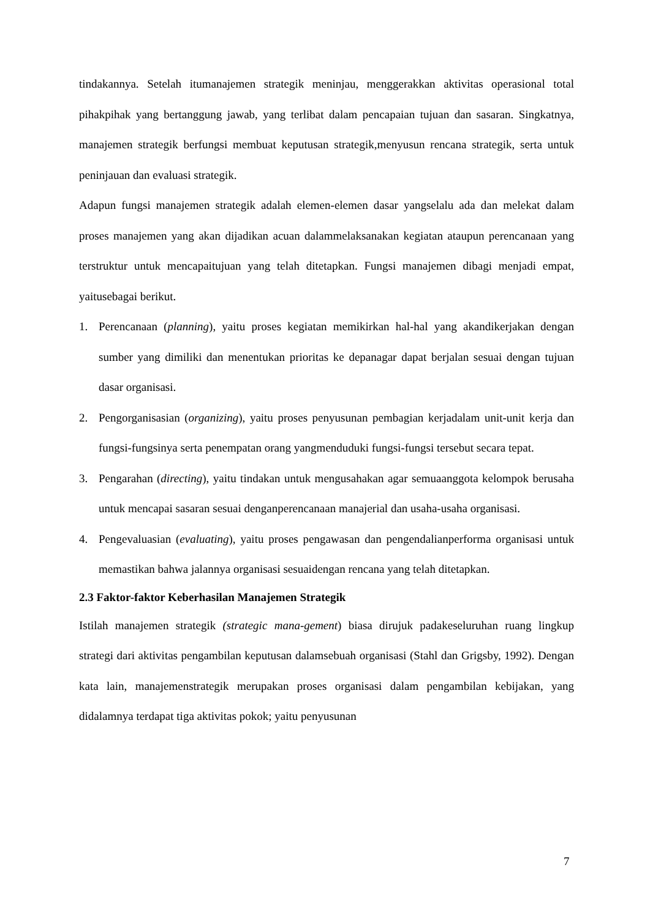tindakannya. Setelah itumanajemen strategik meninjau, menggerakkan aktivitas operasional total pihakpihak yang bertanggung jawab, yang terlibat dalam pencapaian tujuan dan sasaran. Singkatnya, manajemen strategik berfungsi membuat keputusan strategik,menyusun rencana strategik, serta untuk peninjauan dan evaluasi strategik.
Adapun fungsi manajemen strategik adalah elemen-elemen dasar yangselalu ada dan melekat dalam proses manajemen yang akan dijadikan acuan dalammelaksanakan kegiatan ataupun perencanaan yang terstruktur untuk mencapaitujuan yang telah ditetapkan. Fungsi manajemen dibagi menjadi empat, yaitusebagai berikut.
1. Perencanaan (planning), yaitu proses kegiatan memikirkan hal-hal yang akandikerjakan dengan sumber yang dimiliki dan menentukan prioritas ke depanagar dapat berjalan sesuai dengan tujuan dasar organisasi.
2. Pengorganisasian (organizing), yaitu proses penyusunan pembagian kerjadalam unit-unit kerja dan fungsi-fungsinya serta penempatan orang yangmenduduki fungsi-fungsi tersebut secara tepat.
3. Pengarahan (directing), yaitu tindakan untuk mengusahakan agar semuaanggota kelompok berusaha untuk mencapai sasaran sesuai denganperencanaan manajerial dan usaha-usaha organisasi.
4. Pengevaluasian (evaluating), yaitu proses pengawasan dan pengendalianperforma organisasi untuk memastikan bahwa jalannya organisasi sesuaidengan rencana yang telah ditetapkan.
2.3 Faktor-faktor Keberhasilan Manajemen Strategik
Istilah manajemen strategik (strategic mana-gement) biasa dirujuk padakeseluruhan ruang lingkup strategi dari aktivitas pengambilan keputusan dalamsebuah organisasi (Stahl dan Grigsby, 1992). Dengan kata lain, manajemenstrategik merupakan proses organisasi dalam pengambilan kebijakan, yang didalamnya terdapat tiga aktivitas pokok; yaitu penyusunan
7